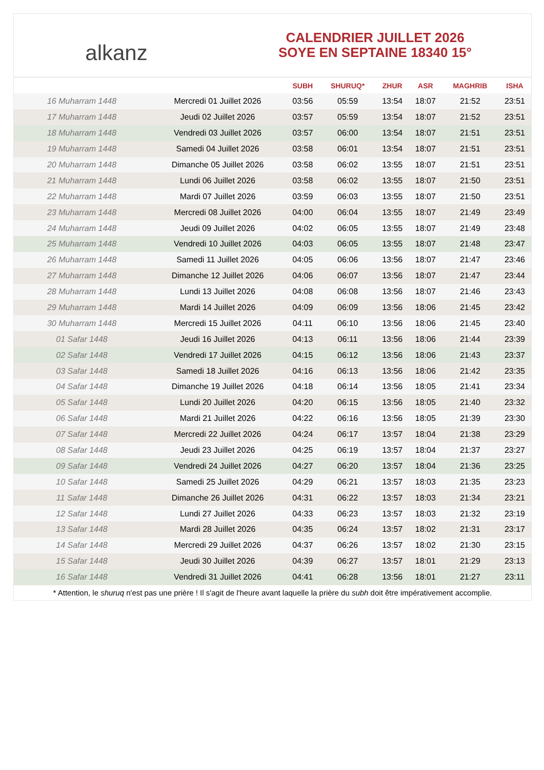alkanz
CALENDRIER JUILLET 2026
SOYE EN SEPTAINE 18340 15°
| | | SUBH | SHURUQ* | ZHUR | ASR | MAGHRIB | ISHA |
| --- | --- | --- | --- | --- | --- | --- | --- |
| 16 Muharram 1448 | Mercredi 01 Juillet 2026 | 03:56 | 05:59 | 13:54 | 18:07 | 21:52 | 23:51 |
| 17 Muharram 1448 | Jeudi 02 Juillet 2026 | 03:57 | 05:59 | 13:54 | 18:07 | 21:52 | 23:51 |
| 18 Muharram 1448 | Vendredi 03 Juillet 2026 | 03:57 | 06:00 | 13:54 | 18:07 | 21:51 | 23:51 |
| 19 Muharram 1448 | Samedi 04 Juillet 2026 | 03:58 | 06:01 | 13:54 | 18:07 | 21:51 | 23:51 |
| 20 Muharram 1448 | Dimanche 05 Juillet 2026 | 03:58 | 06:02 | 13:55 | 18:07 | 21:51 | 23:51 |
| 21 Muharram 1448 | Lundi 06 Juillet 2026 | 03:58 | 06:02 | 13:55 | 18:07 | 21:50 | 23:51 |
| 22 Muharram 1448 | Mardi 07 Juillet 2026 | 03:59 | 06:03 | 13:55 | 18:07 | 21:50 | 23:51 |
| 23 Muharram 1448 | Mercredi 08 Juillet 2026 | 04:00 | 06:04 | 13:55 | 18:07 | 21:49 | 23:49 |
| 24 Muharram 1448 | Jeudi 09 Juillet 2026 | 04:02 | 06:05 | 13:55 | 18:07 | 21:49 | 23:48 |
| 25 Muharram 1448 | Vendredi 10 Juillet 2026 | 04:03 | 06:05 | 13:55 | 18:07 | 21:48 | 23:47 |
| 26 Muharram 1448 | Samedi 11 Juillet 2026 | 04:05 | 06:06 | 13:56 | 18:07 | 21:47 | 23:46 |
| 27 Muharram 1448 | Dimanche 12 Juillet 2026 | 04:06 | 06:07 | 13:56 | 18:07 | 21:47 | 23:44 |
| 28 Muharram 1448 | Lundi 13 Juillet 2026 | 04:08 | 06:08 | 13:56 | 18:07 | 21:46 | 23:43 |
| 29 Muharram 1448 | Mardi 14 Juillet 2026 | 04:09 | 06:09 | 13:56 | 18:06 | 21:45 | 23:42 |
| 30 Muharram 1448 | Mercredi 15 Juillet 2026 | 04:11 | 06:10 | 13:56 | 18:06 | 21:45 | 23:40 |
| 01 Safar 1448 | Jeudi 16 Juillet 2026 | 04:13 | 06:11 | 13:56 | 18:06 | 21:44 | 23:39 |
| 02 Safar 1448 | Vendredi 17 Juillet 2026 | 04:15 | 06:12 | 13:56 | 18:06 | 21:43 | 23:37 |
| 03 Safar 1448 | Samedi 18 Juillet 2026 | 04:16 | 06:13 | 13:56 | 18:06 | 21:42 | 23:35 |
| 04 Safar 1448 | Dimanche 19 Juillet 2026 | 04:18 | 06:14 | 13:56 | 18:05 | 21:41 | 23:34 |
| 05 Safar 1448 | Lundi 20 Juillet 2026 | 04:20 | 06:15 | 13:56 | 18:05 | 21:40 | 23:32 |
| 06 Safar 1448 | Mardi 21 Juillet 2026 | 04:22 | 06:16 | 13:56 | 18:05 | 21:39 | 23:30 |
| 07 Safar 1448 | Mercredi 22 Juillet 2026 | 04:24 | 06:17 | 13:57 | 18:04 | 21:38 | 23:29 |
| 08 Safar 1448 | Jeudi 23 Juillet 2026 | 04:25 | 06:19 | 13:57 | 18:04 | 21:37 | 23:27 |
| 09 Safar 1448 | Vendredi 24 Juillet 2026 | 04:27 | 06:20 | 13:57 | 18:04 | 21:36 | 23:25 |
| 10 Safar 1448 | Samedi 25 Juillet 2026 | 04:29 | 06:21 | 13:57 | 18:03 | 21:35 | 23:23 |
| 11 Safar 1448 | Dimanche 26 Juillet 2026 | 04:31 | 06:22 | 13:57 | 18:03 | 21:34 | 23:21 |
| 12 Safar 1448 | Lundi 27 Juillet 2026 | 04:33 | 06:23 | 13:57 | 18:03 | 21:32 | 23:19 |
| 13 Safar 1448 | Mardi 28 Juillet 2026 | 04:35 | 06:24 | 13:57 | 18:02 | 21:31 | 23:17 |
| 14 Safar 1448 | Mercredi 29 Juillet 2026 | 04:37 | 06:26 | 13:57 | 18:02 | 21:30 | 23:15 |
| 15 Safar 1448 | Jeudi 30 Juillet 2026 | 04:39 | 06:27 | 13:57 | 18:01 | 21:29 | 23:13 |
| 16 Safar 1448 | Vendredi 31 Juillet 2026 | 04:41 | 06:28 | 13:56 | 18:01 | 21:27 | 23:11 |
* Attention, le shuruq n'est pas une prière ! Il s'agit de l'heure avant laquelle la prière du subh doit être impérativement accomplie.